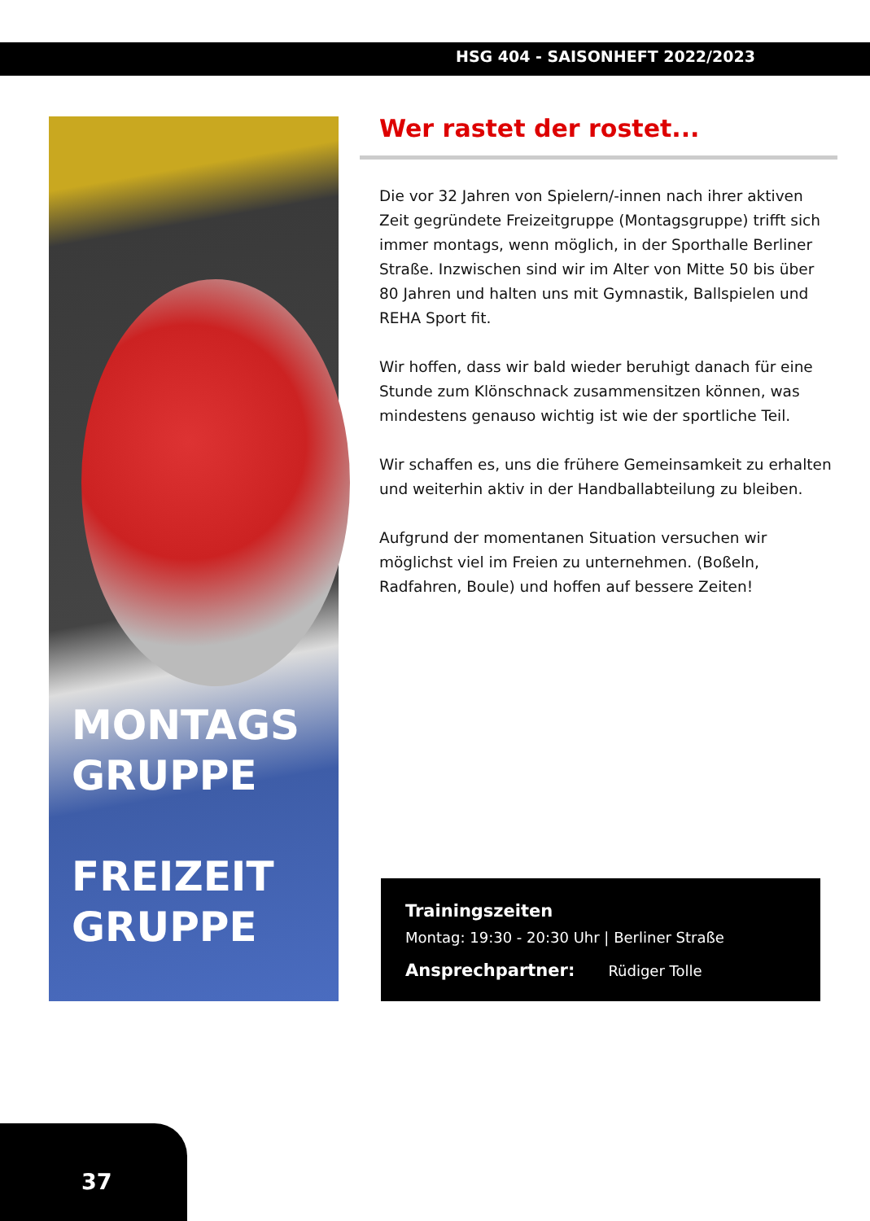HSG 404 - SAISONHEFT 2022/2023
MONTAGS
GRUPPE
FREIZEIT
GRUPPE
Wer rastet der rostet...
Die vor 32 Jahren von Spielern/-innen nach ihrer aktiven Zeit gegründete Freizeitgruppe (Montagsgruppe) trifft sich immer montags, wenn möglich, in der Sporthalle Berliner Straße. Inzwischen sind wir im Alter von Mitte 50 bis über 80 Jahren und halten uns mit Gymnastik, Ballspielen und REHA Sport fit.
Wir hoffen, dass wir bald wieder beruhigt danach für eine Stunde zum Klönschnack zusammensitzen können, was mindestens genauso wichtig ist wie der sportliche Teil.
Wir schaffen es, uns die frühere Gemeinsamkeit zu erhalten und weiterhin aktiv in der Handballabteilung zu bleiben.
Aufgrund der momentanen Situation versuchen wir möglichst viel im Freien zu unternehmen. (Boßeln, Radfahren, Boule) und hoffen auf bessere Zeiten!
Trainingszeiten
Montag: 19:30 - 20:30 Uhr | Berliner Straße
Ansprechpartner: Rüdiger Tolle
37